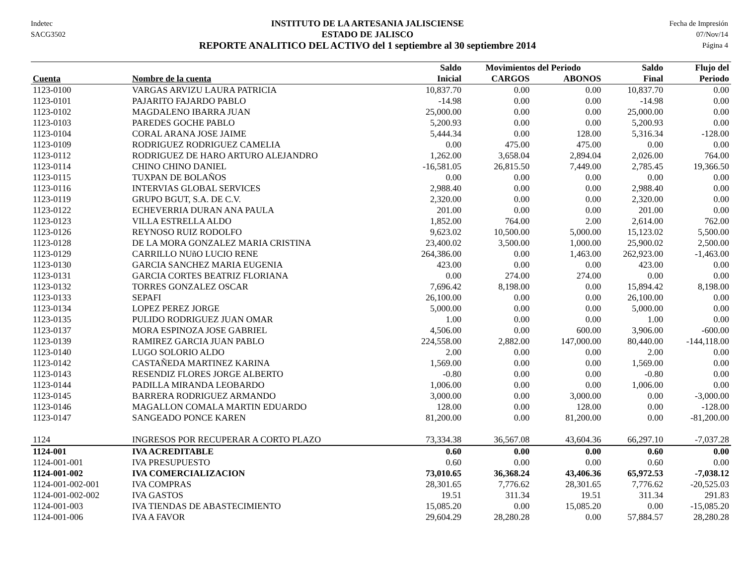Indetec
SACG3502
INSTITUTO DE LA ARTESANIA JALISCIENSE
ESTADO DE JALISCO
REPORTE ANALITICO DEL ACTIVO del 1 septiembre al 30 septiembre 2014
Fecha de Impresión
07/Nov/14
Página 4
| | | Saldo | Movimientos del Periodo | | Saldo | Flujo del |
| --- | --- | --- | --- | --- | --- | --- |
| Cuenta | Nombre de la cuenta | Inicial | CARGOS | ABONOS | Final | Periodo |
| 1123-0100 | VARGAS ARVIZU LAURA PATRICIA | 10,837.70 | 0.00 | 0.00 | 10,837.70 | 0.00 |
| 1123-0101 | PAJARITO FAJARDO PABLO | -14.98 | 0.00 | 0.00 | -14.98 | 0.00 |
| 1123-0102 | MAGDALENO IBARRA JUAN | 25,000.00 | 0.00 | 0.00 | 25,000.00 | 0.00 |
| 1123-0103 | PAREDES GOCHE PABLO | 5,200.93 | 0.00 | 0.00 | 5,200.93 | 0.00 |
| 1123-0104 | CORAL ARANA JOSE JAIME | 5,444.34 | 0.00 | 128.00 | 5,316.34 | -128.00 |
| 1123-0109 | RODRIGUEZ RODRIGUEZ CAMELIA | 0.00 | 475.00 | 475.00 | 0.00 | 0.00 |
| 1123-0112 | RODRIGUEZ DE HARO ARTURO ALEJANDRO | 1,262.00 | 3,658.04 | 2,894.04 | 2,026.00 | 764.00 |
| 1123-0114 | CHINO CHINO DANIEL | -16,581.05 | 26,815.50 | 7,449.00 | 2,785.45 | 19,366.50 |
| 1123-0115 | TUXPAN DE BOLAÑOS | 0.00 | 0.00 | 0.00 | 0.00 | 0.00 |
| 1123-0116 | INTERVIAS GLOBAL SERVICES | 2,988.40 | 0.00 | 0.00 | 2,988.40 | 0.00 |
| 1123-0119 | GRUPO BGUT, S.A. DE C.V. | 2,320.00 | 0.00 | 0.00 | 2,320.00 | 0.00 |
| 1123-0122 | ECHEVERRIA DURAN ANA PAULA | 201.00 | 0.00 | 0.00 | 201.00 | 0.00 |
| 1123-0123 | VILLA ESTRELLA ALDO | 1,852.00 | 764.00 | 2.00 | 2,614.00 | 762.00 |
| 1123-0126 | REYNOSO RUIZ RODOLFO | 9,623.02 | 10,500.00 | 5,000.00 | 15,123.02 | 5,500.00 |
| 1123-0128 | DE LA MORA GONZALEZ MARIA CRISTINA | 23,400.02 | 3,500.00 | 1,000.00 | 25,900.02 | 2,500.00 |
| 1123-0129 | CARRILLO NUñO LUCIO RENE | 264,386.00 | 0.00 | 1,463.00 | 262,923.00 | -1,463.00 |
| 1123-0130 | GARCIA SANCHEZ MARIA EUGENIA | 423.00 | 0.00 | 0.00 | 423.00 | 0.00 |
| 1123-0131 | GARCIA CORTES BEATRIZ FLORIANA | 0.00 | 274.00 | 274.00 | 0.00 | 0.00 |
| 1123-0132 | TORRES GONZALEZ OSCAR | 7,696.42 | 8,198.00 | 0.00 | 15,894.42 | 8,198.00 |
| 1123-0133 | SEPAFI | 26,100.00 | 0.00 | 0.00 | 26,100.00 | 0.00 |
| 1123-0134 | LOPEZ PEREZ JORGE | 5,000.00 | 0.00 | 0.00 | 5,000.00 | 0.00 |
| 1123-0135 | PULIDO RODRIGUEZ JUAN OMAR | 1.00 | 0.00 | 0.00 | 1.00 | 0.00 |
| 1123-0137 | MORA ESPINOZA JOSE GABRIEL | 4,506.00 | 0.00 | 600.00 | 3,906.00 | -600.00 |
| 1123-0139 | RAMIREZ GARCIA JUAN PABLO | 224,558.00 | 2,882.00 | 147,000.00 | 80,440.00 | -144,118.00 |
| 1123-0140 | LUGO SOLORIO ALDO | 2.00 | 0.00 | 0.00 | 2.00 | 0.00 |
| 1123-0142 | CASTAÑEDA MARTINEZ KARINA | 1,569.00 | 0.00 | 0.00 | 1,569.00 | 0.00 |
| 1123-0143 | RESENDIZ FLORES JORGE ALBERTO | -0.80 | 0.00 | 0.00 | -0.80 | 0.00 |
| 1123-0144 | PADILLA MIRANDA LEOBARDO | 1,006.00 | 0.00 | 0.00 | 1,006.00 | 0.00 |
| 1123-0145 | BARRERA RODRIGUEZ ARMANDO | 3,000.00 | 0.00 | 3,000.00 | 0.00 | -3,000.00 |
| 1123-0146 | MAGALLON COMALA MARTIN EDUARDO | 128.00 | 0.00 | 128.00 | 0.00 | -128.00 |
| 1123-0147 | SANGEADO PONCE KAREN | 81,200.00 | 0.00 | 81,200.00 | 0.00 | -81,200.00 |
| 1124 | INGRESOS POR RECUPERAR A CORTO PLAZO | 73,334.38 | 36,567.08 | 43,604.36 | 66,297.10 | -7,037.28 |
| 1124-001 | IVA ACREDITABLE | 0.60 | 0.00 | 0.00 | 0.60 | 0.00 |
| 1124-001-001 | IVA PRESUPUESTO | 0.60 | 0.00 | 0.00 | 0.60 | 0.00 |
| 1124-001-002 | IVA COMERCIALIZACION | 73,010.65 | 36,368.24 | 43,406.36 | 65,972.53 | -7,038.12 |
| 1124-001-002-001 | IVA COMPRAS | 28,301.65 | 7,776.62 | 28,301.65 | 7,776.62 | -20,525.03 |
| 1124-001-002-002 | IVA GASTOS | 19.51 | 311.34 | 19.51 | 311.34 | 291.83 |
| 1124-001-003 | IVA TIENDAS DE ABASTECIMIENTO | 15,085.20 | 0.00 | 15,085.20 | 0.00 | -15,085.20 |
| 1124-001-006 | IVA A FAVOR | 29,604.29 | 28,280.28 | 0.00 | 57,884.57 | 28,280.28 |